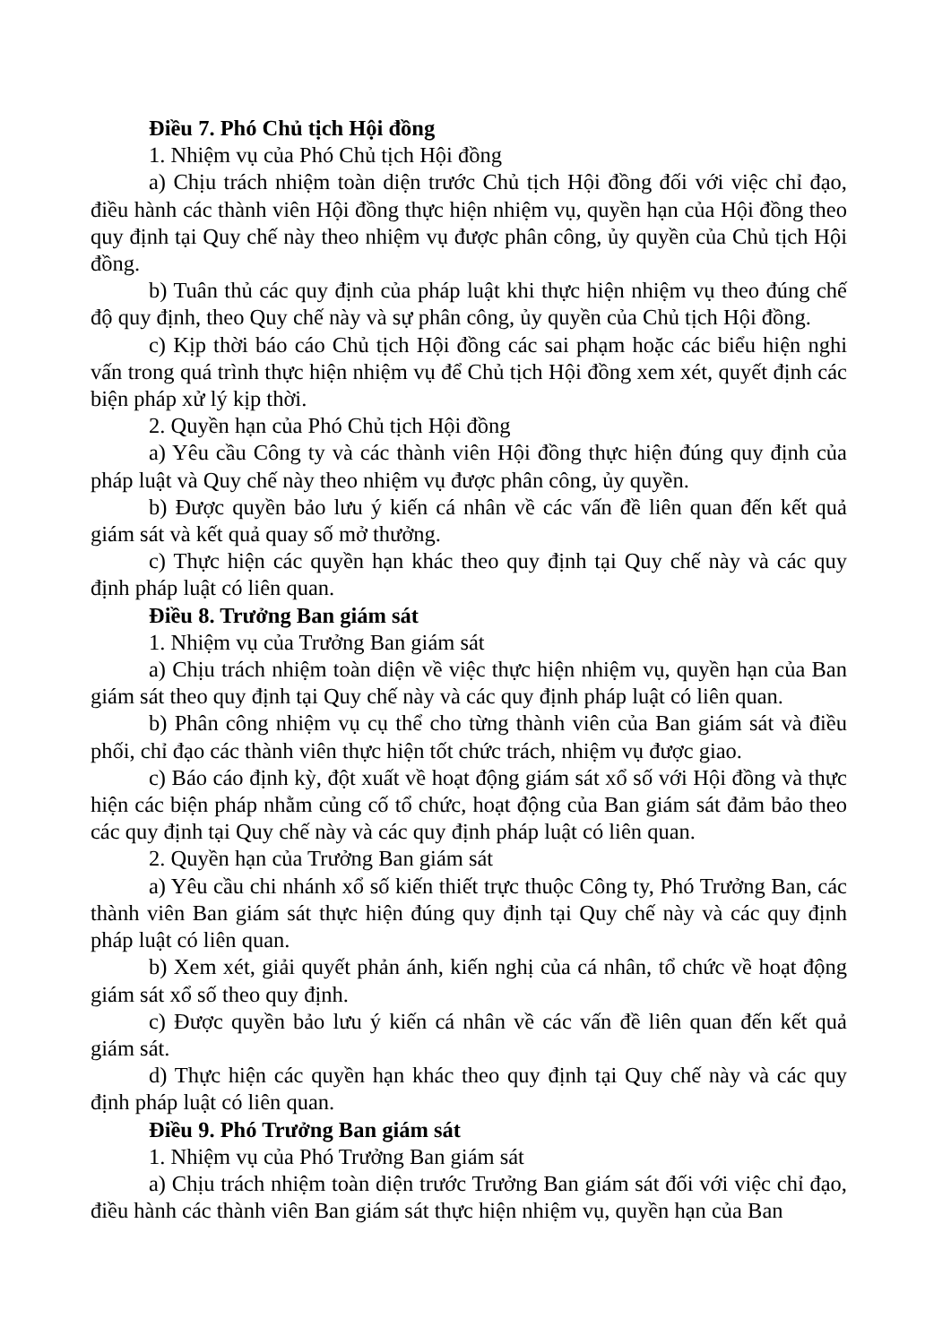Điều 7. Phó Chủ tịch Hội đồng
1. Nhiệm vụ của Phó Chủ tịch Hội đồng
a) Chịu trách nhiệm toàn diện trước Chủ tịch Hội đồng đối với việc chỉ đạo, điều hành các thành viên Hội đồng thực hiện nhiệm vụ, quyền hạn của Hội đồng theo quy định tại Quy chế này theo nhiệm vụ được phân công, ủy quyền của Chủ tịch Hội đồng.
b) Tuân thủ các quy định của pháp luật khi thực hiện nhiệm vụ theo đúng chế độ quy định, theo Quy chế này và sự phân công, ủy quyền của Chủ tịch Hội đồng.
c) Kịp thời báo cáo Chủ tịch Hội đồng các sai phạm hoặc các biểu hiện nghi vấn trong quá trình thực hiện nhiệm vụ để Chủ tịch Hội đồng xem xét, quyết định các biện pháp xử lý kịp thời.
2. Quyền hạn của Phó Chủ tịch Hội đồng
a) Yêu cầu Công ty và các thành viên Hội đồng thực hiện đúng quy định của pháp luật và Quy chế này theo nhiệm vụ được phân công, ủy quyền.
b) Được quyền bảo lưu ý kiến cá nhân về các vấn đề liên quan đến kết quả giám sát và kết quả quay số mở thưởng.
c) Thực hiện các quyền hạn khác theo quy định tại Quy chế này và các quy định pháp luật có liên quan.
Điều 8. Trưởng Ban giám sát
1. Nhiệm vụ của Trưởng Ban giám sát
a) Chịu trách nhiệm toàn diện về việc thực hiện nhiệm vụ, quyền hạn của Ban giám sát theo quy định tại Quy chế này và các quy định pháp luật có liên quan.
b) Phân công nhiệm vụ cụ thể cho từng thành viên của Ban giám sát và điều phối, chỉ đạo các thành viên thực hiện tốt chức trách, nhiệm vụ được giao.
c) Báo cáo định kỳ, đột xuất về hoạt động giám sát xổ số với Hội đồng và thực hiện các biện pháp nhằm củng cố tổ chức, hoạt động của Ban giám sát đảm bảo theo các quy định tại Quy chế này và các quy định pháp luật có liên quan.
2. Quyền hạn của Trưởng Ban giám sát
a) Yêu cầu chi nhánh xổ số kiến thiết trực thuộc Công ty, Phó Trưởng Ban, các thành viên Ban giám sát thực hiện đúng quy định tại Quy chế này và các quy định pháp luật có liên quan.
b) Xem xét, giải quyết phản ánh, kiến nghị của cá nhân, tổ chức về hoạt động giám sát xổ số theo quy định.
c) Được quyền bảo lưu ý kiến cá nhân về các vấn đề liên quan đến kết quả giám sát.
d) Thực hiện các quyền hạn khác theo quy định tại Quy chế này và các quy định pháp luật có liên quan.
Điều 9. Phó Trưởng Ban giám sát
1. Nhiệm vụ của Phó Trưởng Ban giám sát
a) Chịu trách nhiệm toàn diện trước Trưởng Ban giám sát đối với việc chỉ đạo, điều hành các thành viên Ban giám sát thực hiện nhiệm vụ, quyền hạn của Ban